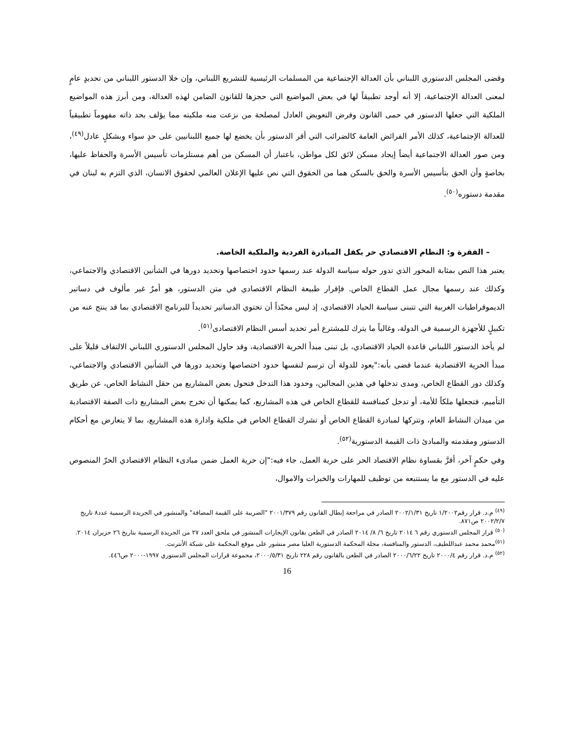وقضى المجلس الدستوري اللبناني بأن العدالة الإجتماعية من المسلمات الرئيسية للتشريع اللبناني، وإن خلا الدستور اللبناني من تحديدٍ عامٍ لمعنى العدالة الإجتماعية، إلا أنه أوجد تطبيقاً لها في بعض المواضيع التي حجزها للقانون الضامن لهذه العدالة، ومن أبرز هذه المواضيع الملكية التي جعلها الدستور في حمى القانون وفرض التعويض العادل لمصلحة من نزعت منه ملكيته مما يؤلف بحد ذاته مفهوماً تطبيقياً للعدالة الإجتماعية، كذلك الأمر الفرائض العامة كالضرائب التي أقر الدستور بأن يخضع لها جميع اللبنانيين على حدٍ سواء وبشكلٍ عادل<sup>(٤٩)</sup>، ومن صور العدالة الاجتماعية أيضاً إيجاد مسكن لائق لكل مواطن، باعتبار أن المسكن من أهم مستلزمات تأسيس الأسرة والحفاظ عليها، بخاصةٍ وأن الحق بتأسيس الأسرة والحق بالسكن هما من الحقوق التي نص عليها الإعلان العالمي لحقوق الانسان، الذي التزم به لبنان في مقدمة دستوره<sup>(٥٠)</sup>.
– الفقرة و: النظام الاقتصادي حر يكفل المبادرة الفردية والملكية الخاصة.
يعتبر هذا النص بمثابة المحور الذي تدور حوله سياسة الدولة عند رسمها حدود اختصاصها وتحديد دورها في الشأنين الاقتصادي والاجتماعي، وكذلك عند رسمها مجال عمل القطاع الخاص. فإقرار طبيعة النظام الاقتصادي في متن الدستور، هو أمرٌ غير مألوف في دساتير الديموقراطيات الغربية التي تتبنى سياسة الحياد الاقتصادي، إذ ليس محبّذاً أن تحتوي الدساتير تحديداً للبرنامج الاقتصادي بما قد ينتج عنه من تكبيلٍ للأجهزة الرسمية في الدولة، وغالباً ما يترك للمشترع أمر تحديد أسس النظام الاقتصادى<sup>(٥١)</sup>.
لم يأخذ الدستور اللبناني قاعدة الحياد الاقتصادي، بل تبنى مبدأ الحرية الاقتصادية، وقد حاول المجلس الدستوري اللبناني الالتفاف قليلاً على مبدأ الحرية الاقتصادية عندما قضى بأنه:"يعود للدولة أن ترسم لنفسها حدود اختصاصها وتحديد دورها في الشأنين الاقتصادي والاجتماعي، وكذلك دور القطاع الخاص، ومدى تدخلها في هذين المجالين، وحدود هذا التدخل فتحول بعض المشاريع من حقل النشاط الخاص، عن طريق التأميم، فتجعلها ملكاً للأمة، أو تدخل كمنافسة للقطاع الخاص في هذه المشاريع، كما يمكنها أن تخرج بعض المشاريع ذات الصفة الاقتصادية من ميدان النشاط العام، وتتركها لمبادرة القطاع الخاص أو تشرك القطاع الخاص في ملكية وادارة هذه المشاريع، بما لا يتعارض مع أحكام الدستور ومقدمته والمبادئ ذات القيمة الدستورية<sup>(٥٢)</sup>.
وفي حكمٍ آخر، أقرَّ بقساوة نظام الاقتصاد الحر على حرية العمل، جاء فيه:"إن حرية العمل ضمن مبادىء النظام الاقتصادي الحرّ المنصوص عليه في الدستور مع ما يستتبعه من توظيف للمهارات والخبرات والاموال،
<sup>(٤٩)</sup> م.د. قرار رقم١/٢٠٠٢ تاريخ ٢٠٠٢/١/٣١ الصادر في مراجعة إبطال القانون رقم ٢٠٠١/٣٧٩ "الضريبة على القيمة المضافة" والمنشور في الجريدة الرسمية عدد٨ تاريخ ٢٠٠٢/٢/٧ ص٨٧١.
<sup>(٥٠)</sup> قرار المجلس الدستوري رقم ٦ ٢٠١٤ تاريخ ٦/ ٨/ ٢٠١٤ الصادر في الطعن بقانون الإيجارات المنشور في ملحق العدد ٢٧ من الجريدة الرسمية بتاريخ ٢٦ حزيران ٢٠١٤.
<sup>(٥١)</sup> محمد محمد عبداللطيف، الدستور والمنافسة، مجلة المحكمة الدستورية العليا مصر منشور على موقع المحكمة على شبكة الأنترنت.
<sup>(٥٢)</sup> م.د. قرار رقم ٢٠٠٠/٤ تاريخ ٢٠٠٠/٦/٢٢ الصادر في الطعن بالقانون رقم ٢٢٨ تاريخ ٢٠٠٠/٥/٣١، مجموعة قرارات المجلس الدستوري ١٩٩٧-٢٠٠٠ ص٤٤٦.
16